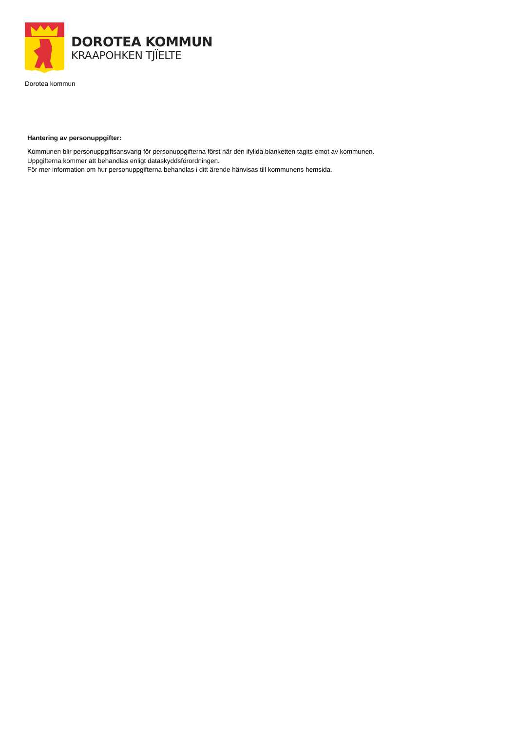DOROTEA KOMMUN
KRAAPOHKEN TJÏELTE
Dorotea kommun
Hantering av personuppgifter:
Kommunen blir personuppgiftsansvarig för personuppgifterna först när den ifyllda blanketten tagits emot av kommunen.
Uppgifterna kommer att behandlas enligt dataskyddsförordningen.
För mer information om hur personuppgifterna behandlas i ditt ärende hänvisas till kommunens hemsida.